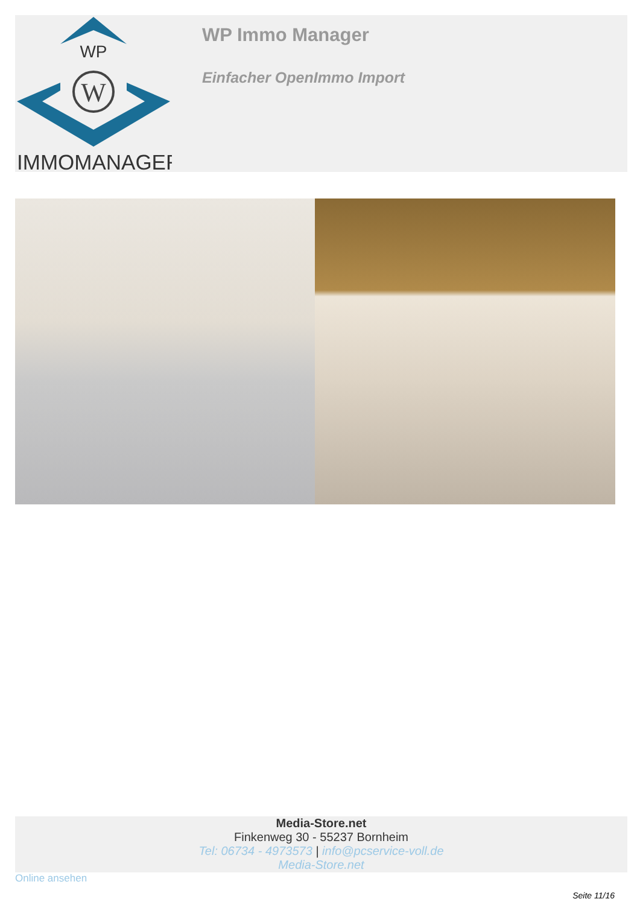WP
W
IMMOMANAGER
WP Immo Manager
Einfacher OpenImmo Import
Media-Store.net
Finkenweg 30 - 55237 Bornheim
Tel: 06734 - 4973573 | info@pcservice-voll.de
Media-Store.net
Online ansehen
Seite 11/16